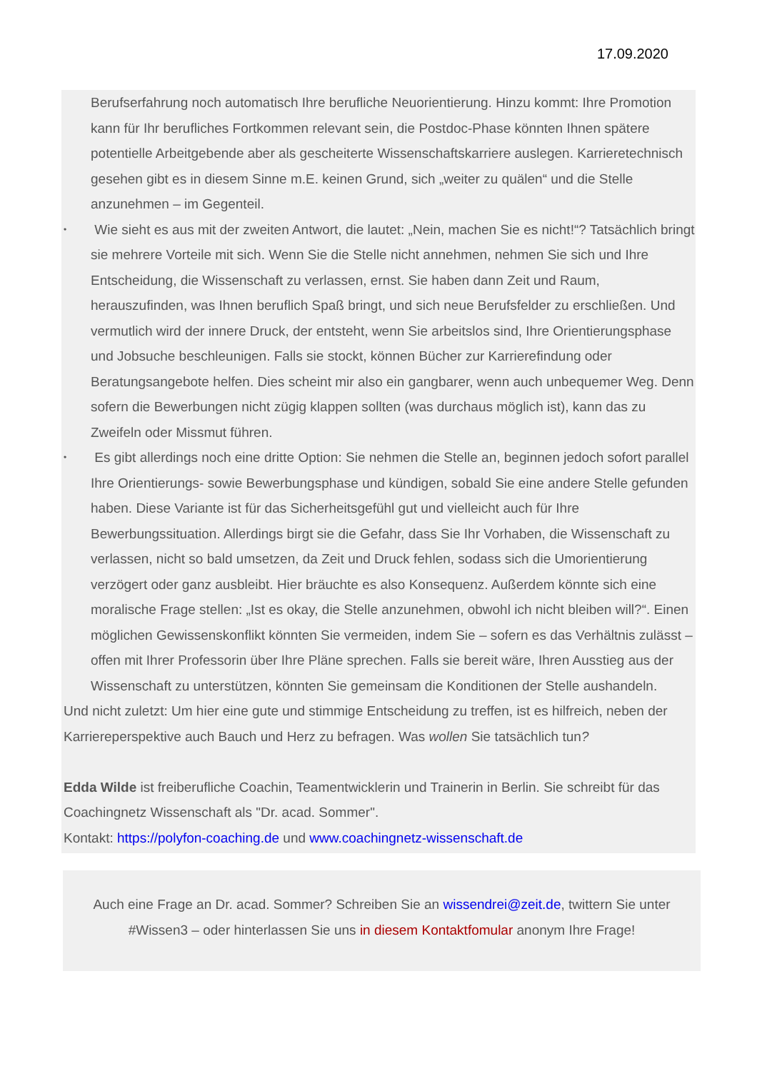17.09.2020
Berufserfahrung noch automatisch Ihre berufliche Neuorientierung. Hinzu kommt: Ihre Promotion kann für Ihr berufliches Fortkommen relevant sein, die Postdoc-Phase könnten Ihnen spätere potentielle Arbeitgebende aber als gescheiterte Wissenschaftskarriere auslegen. Karrieretechnisch gesehen gibt es in diesem Sinne m.E. keinen Grund, sich „weiter zu quälen“ und die Stelle anzunehmen – im Gegenteil.
• Wie sieht es aus mit der zweiten Antwort, die lautet: „Nein, machen Sie es nicht!“? Tatsächlich bringt sie mehrere Vorteile mit sich. Wenn Sie die Stelle nicht annehmen, nehmen Sie sich und Ihre Entscheidung, die Wissenschaft zu verlassen, ernst. Sie haben dann Zeit und Raum, herauszufinden, was Ihnen beruflich Spaß bringt, und sich neue Berufsfelder zu erschließen. Und vermutlich wird der innere Druck, der entsteht, wenn Sie arbeitslos sind, Ihre Orientierungsphase und Jobsuche beschleunigen. Falls sie stockt, können Bücher zur Karrierefindung oder Beratungsangebote helfen. Dies scheint mir also ein gangbarer, wenn auch unbequemer Weg. Denn sofern die Bewerbungen nicht zügig klappen sollten (was durchaus möglich ist), kann das zu Zweifeln oder Missmut führen.
• Es gibt allerdings noch eine dritte Option: Sie nehmen die Stelle an, beginnen jedoch sofort parallel Ihre Orientierungs- sowie Bewerbungsphase und kündigen, sobald Sie eine andere Stelle gefunden haben. Diese Variante ist für das Sicherheitsgefühl gut und vielleicht auch für Ihre Bewerbungssituation. Allerdings birgt sie die Gefahr, dass Sie Ihr Vorhaben, die Wissenschaft zu verlassen, nicht so bald umsetzen, da Zeit und Druck fehlen, sodass sich die Umorientierung verzögert oder ganz ausbleibt. Hier bräuchte es also Konsequenz. Außerdem könnte sich eine moralische Frage stellen: „Ist es okay, die Stelle anzunehmen, obwohl ich nicht bleiben will?“. Einen möglichen Gewissenskonflikt könnten Sie vermeiden, indem Sie – sofern es das Verhältnis zulässt – offen mit Ihrer Professorin über Ihre Pläne sprechen. Falls sie bereit wäre, Ihren Ausstieg aus der Wissenschaft zu unterstützen, könnten Sie gemeinsam die Konditionen der Stelle aushandeln.
Und nicht zuletzt: Um hier eine gute und stimmige Entscheidung zu treffen, ist es hilfreich, neben der Karriereperspektive auch Bauch und Herz zu befragen. Was wollen Sie tatsächlich tun?
Edda Wilde ist freiberufliche Coachin, Teamentwicklerin und Trainerin in Berlin. Sie schreibt für das Coachingnetz Wissenschaft als "Dr. acad. Sommer".
Kontakt: https://polyfon-coaching.de und www.coachingnetz-wissenschaft.de
Auch eine Frage an Dr. acad. Sommer? Schreiben Sie an wissendrei@zeit.de, twittern Sie unter #Wissen3 – oder hinterlassen Sie uns in diesem Kontaktfomular anonym Ihre Frage!